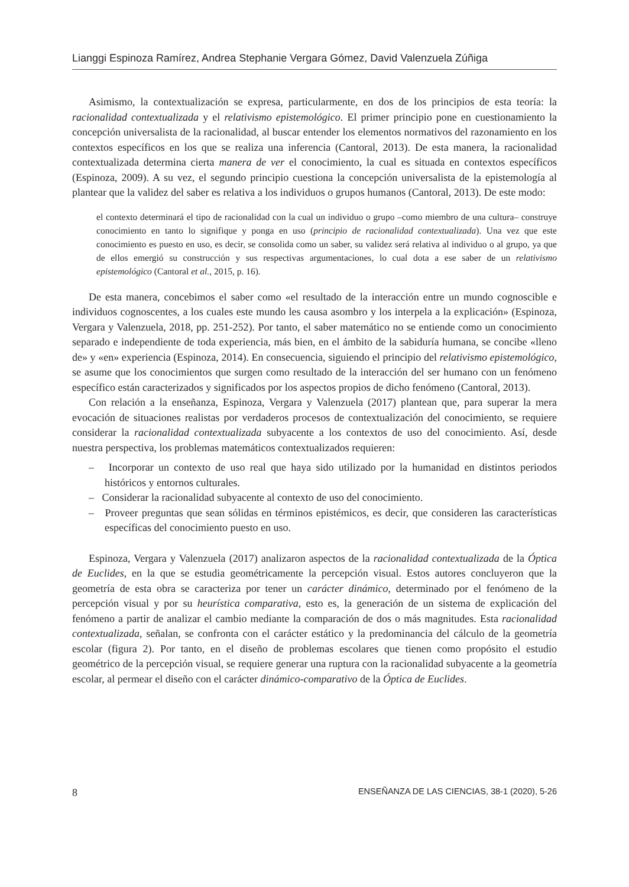Lianggi Espinoza Ramírez, Andrea Stephanie Vergara Gómez, David Valenzuela Zúñiga
Asimismo, la contextualización se expresa, particularmente, en dos de los principios de esta teoría: la racionalidad contextualizada y el relativismo epistemológico. El primer principio pone en cuestionamiento la concepción universalista de la racionalidad, al buscar entender los elementos normativos del razonamiento en los contextos específicos en los que se realiza una inferencia (Cantoral, 2013). De esta manera, la racionalidad contextualizada determina cierta manera de ver el conocimiento, la cual es situada en contextos específicos (Espinoza, 2009). A su vez, el segundo principio cuestiona la concepción universalista de la epistemología al plantear que la validez del saber es relativa a los individuos o grupos humanos (Cantoral, 2013). De este modo:
el contexto determinará el tipo de racionalidad con la cual un individuo o grupo –como miembro de una cultura– construye conocimiento en tanto lo signifique y ponga en uso (principio de racionalidad contextualizada). Una vez que este conocimiento es puesto en uso, es decir, se consolida como un saber, su validez será relativa al individuo o al grupo, ya que de ellos emergió su construcción y sus respectivas argumentaciones, lo cual dota a ese saber de un relativismo epistemológico (Cantoral et al., 2015, p. 16).
De esta manera, concebimos el saber como «el resultado de la interacción entre un mundo cognoscible e individuos cognoscentes, a los cuales este mundo les causa asombro y los interpela a la explicación» (Espinoza, Vergara y Valenzuela, 2018, pp. 251-252). Por tanto, el saber matemático no se entiende como un conocimiento separado e independiente de toda experiencia, más bien, en el ámbito de la sabiduría humana, se concibe «lleno de» y «en» experiencia (Espinoza, 2014). En consecuencia, siguiendo el principio del relativismo epistemológico, se asume que los conocimientos que surgen como resultado de la interacción del ser humano con un fenómeno específico están caracterizados y significados por los aspectos propios de dicho fenómeno (Cantoral, 2013).
Con relación a la enseñanza, Espinoza, Vergara y Valenzuela (2017) plantean que, para superar la mera evocación de situaciones realistas por verdaderos procesos de contextualización del conocimiento, se requiere considerar la racionalidad contextualizada subyacente a los contextos de uso del conocimiento. Así, desde nuestra perspectiva, los problemas matemáticos contextualizados requieren:
– Incorporar un contexto de uso real que haya sido utilizado por la humanidad en distintos periodos históricos y entornos culturales.
– Considerar la racionalidad subyacente al contexto de uso del conocimiento.
– Proveer preguntas que sean sólidas en términos epistémicos, es decir, que consideren las características específicas del conocimiento puesto en uso.
Espinoza, Vergara y Valenzuela (2017) analizaron aspectos de la racionalidad contextualizada de la Óptica de Euclides, en la que se estudia geométricamente la percepción visual. Estos autores concluyeron que la geometría de esta obra se caracteriza por tener un carácter dinámico, determinado por el fenómeno de la percepción visual y por su heurística comparativa, esto es, la generación de un sistema de explicación del fenómeno a partir de analizar el cambio mediante la comparación de dos o más magnitudes. Esta racionalidad contextualizada, señalan, se confronta con el carácter estático y la predominancia del cálculo de la geometría escolar (figura 2). Por tanto, en el diseño de problemas escolares que tienen como propósito el estudio geométrico de la percepción visual, se requiere generar una ruptura con la racionalidad subyacente a la geometría escolar, al permear el diseño con el carácter dinámico-comparativo de la Óptica de Euclides.
8 ENSEÑANZA DE LAS CIENCIAS, 38-1 (2020), 5-26